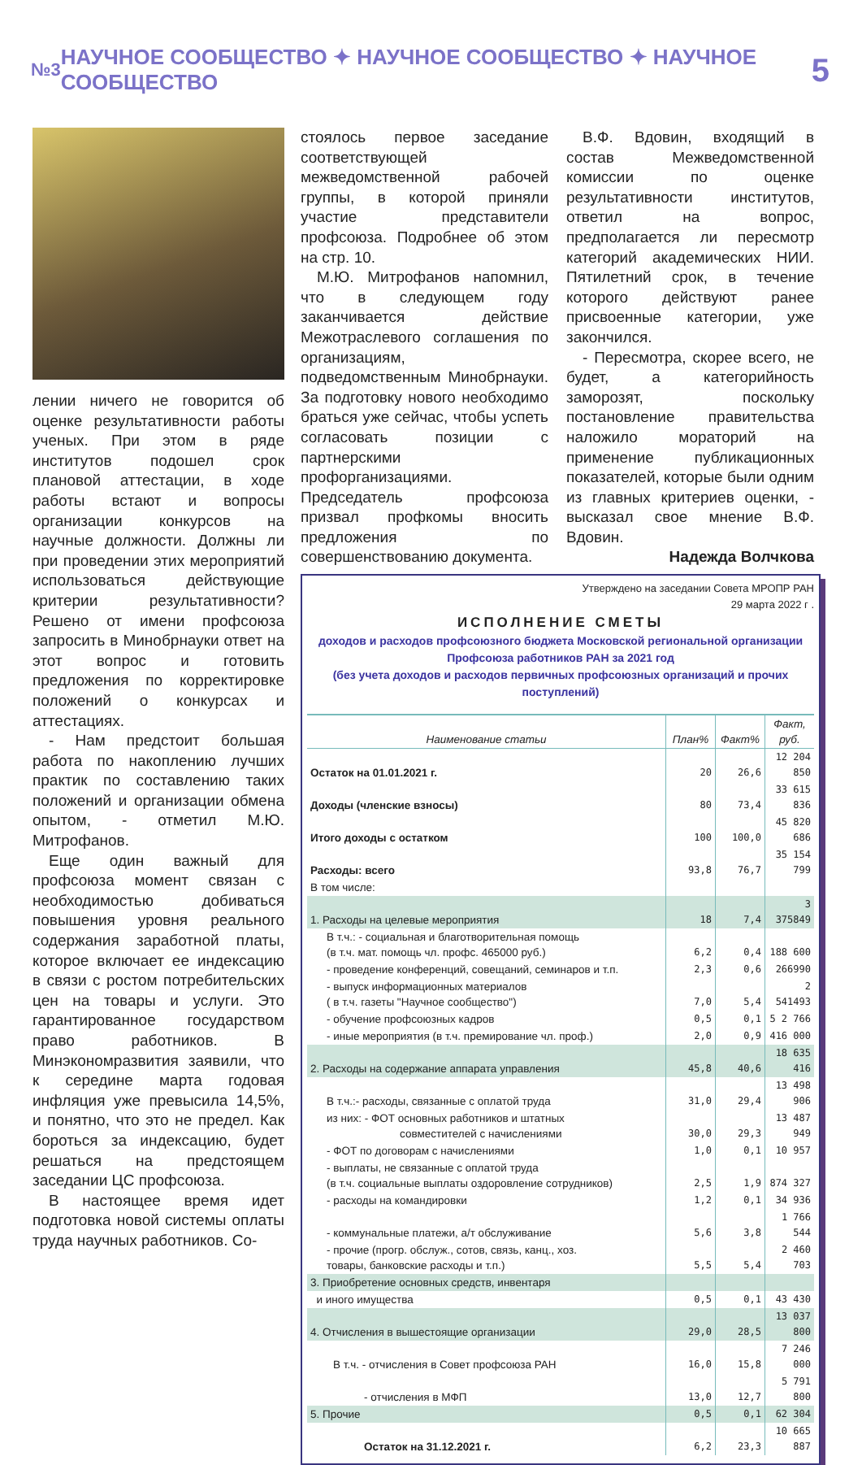№3 НАУЧНОЕ СООБЩЕСТВО ✦ НАУЧНОЕ СООБЩЕСТВО ✦ НАУЧНОЕ СООБЩЕСТВО 5
лении ничего не говорится об оценке результативности работы ученых. При этом в ряде институтов подошел срок плановой аттестации, в ходе работы встают и вопросы организации конкурсов на научные должности. Должны ли при проведении этих мероприятий использоваться действующие критерии результативности? Решено от имени профсоюза запросить в Минобрнауки ответ на этот вопрос и готовить предложения по корректировке положений о конкурсах и аттестациях.
- Нам предстоит большая работа по накоплению лучших практик по составлению таких положений и организации обмена опытом, - отметил М.Ю. Митрофанов.
Еще один важный для профсоюза момент связан с необходимостью добиваться повышения уровня реального содержания заработной платы, которое включает ее индексацию в связи с ростом потребительских цен на товары и услуги. Это гарантированное государством право работников. В Минэкономразвития заявили, что к середине марта годовая инфляция уже превысила 14,5%, и понятно, что это не предел. Как бороться за индексацию, будет решаться на предстоящем заседании ЦС профсоюза.
В настоящее время идет подготовка новой системы оплаты труда научных работников. Со-
стоялось первое заседание соответствующей межведомственной рабочей группы, в которой приняли участие представители профсоюза. Подробнее об этом на стр. 10.
М.Ю. Митрофанов напомнил, что в следующем году заканчивается действие Межотраслевого соглашения по организациям, подведомственным Минобрнауки. За подготовку нового необходимо браться уже сейчас, чтобы успеть согласовать позиции с партнерскими профорганизациями. Председатель профсоюза призвал профкомы вносить предложения по совершенствованию документа.
В.Ф. Вдовин, входящий в состав Межведомственной комиссии по оценке результативности институтов, ответил на вопрос, предполагается ли пересмотр категорий академических НИИ. Пятилетний срок, в течение которого действуют ранее присвоенные категории, уже закончился.
- Пересмотра, скорее всего, не будет, а категорийность заморозят, поскольку постановление правительства наложило мораторий на применение публикационных показателей, которые были одним из главных критериев оценки, - высказал свое мнение В.Ф. Вдовин.
Надежда Волчкова
Утверждено на заседании Совета МРОПР РАН
29 марта 2022 г .
ИСПОЛНЕНИЕ СМЕТЫ
доходов и расходов профсоюзного бюджета Московской региональной организации
Профсоюза работников РАН за 2021 год
(без учета доходов и расходов первичных профсоюзных организаций и прочих поступлений)
| Наименование статьи | План% | Факт% | Факт, руб. |
| --- | --- | --- | --- |
| Остаток на 01.01.2021 г. | 20 | 26,6 | 12 204 850 |
| Доходы (членские взносы) | 80 | 73,4 | 33 615 836 |
| Итого доходы с остатком | 100 | 100,0 | 45 820 686 |
| Расходы: всего | 93,8 | 76,7 | 35 154 799 |
| В том числе: | | | |
| 1. Расходы на целевые мероприятия | 18 | 7,4 | 3 375849 |
| В т.ч.: - социальная и благотворительная помощь (в т.ч. мат. помощь чл. профс. 465000 руб.) | 6,2 | 0,4 | 188 600 |
| - проведение конференций, совещаний, семинаров и т.п. | 2,3 | 0,6 | 266990 |
| - выпуск информационных материалов ( в т.ч. газеты "Научное сообщество") | 7,0 | 5,4 | 2 541493 |
| - обучение профсоюзных кадров | 0,5 | 0,1 | 5 2 766 |
| - иные мероприятия (в т.ч. премирование чл. проф.) | 2,0 | 0,9 | 416 000 |
| 2. Расходы на содержание аппарата управления | 45,8 | 40,6 | 18 635 416 |
| В т.ч.:- расходы, связанные с оплатой труда | 31,0 | 29,4 | 13 498 906 |
| из них: - ФОТ основных работников и штатных совместителей с начислениями | 30,0 | 29,3 | 13 487 949 |
| - ФОТ по договорам с начислениями | 1,0 | 0,1 | 10 957 |
| - выплаты, не связанные с оплатой труда (в т.ч. социальные выплаты оздоровление сотрудников) | 2,5 | 1,9 | 874 327 |
| - расходы на командировки | 1,2 | 0,1 | 34 936 |
| - коммунальные платежи, а/т обслуживание | 5,6 | 3,8 | 1 766 544 |
| - прочие (прогр. обслуж., сотов, связь, канц., хоз. товары, банковские расходы и т.п.) | 5,5 | 5,4 | 2 460 703 |
| 3. Приобретение основных средств, инвентаря | | | |
| и иного имущества | 0,5 | 0,1 | 43 430 |
| 4. Отчисления в вышестоящие организации | 29,0 | 28,5 | 13 037 800 |
| В т.ч. - отчисления в Совет профсоюза РАН | 16,0 | 15,8 | 7 246 000 |
| - отчисления в МФП | 13,0 | 12,7 | 5 791 800 |
| 5. Прочие | 0,5 | 0,1 | 62 304 |
| Остаток на 31.12.2021 г. | 6,2 | 23,3 | 10 665 887 |